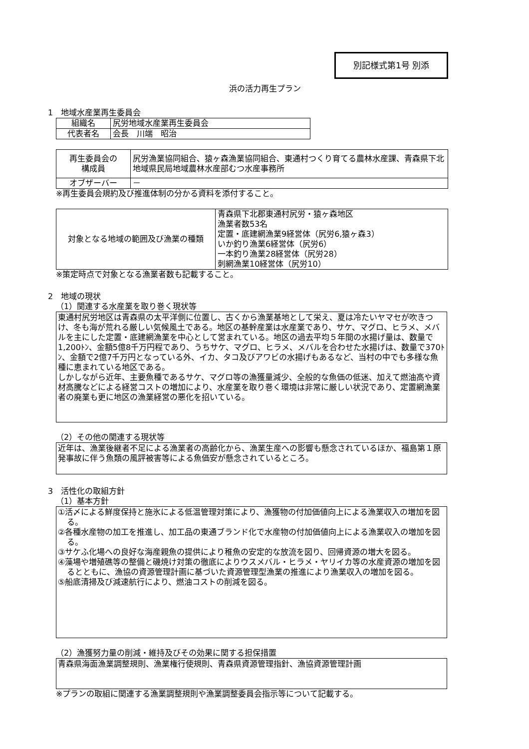別記様式第1号 別添
浜の活力再生プラン
1　地域水産業再生委員会
| 組織名 | 尻労地域水産業再生委員会 |
| 代表者名 | 会長 川端 昭治 |
| 再生委員会の 構成員 | 尻労漁業協同組合、猿ヶ森漁業協同組合、東通村つくり育てる農林水産課、青森県下北地域県民局地域農林水産部むつ水産事務所 |
| オブザーバー | － |
※再生委員会規約及び推進体制の分かる資料を添付すること。
| 対象となる地域の範囲及び漁業の種類 | 青森県下北郡東通村尻労・猿ヶ森地区 漁業者数53名 定置・底建網漁業9経営体（尻労6,猿ヶ森3） いか釣り漁業6経営体（尻労6） 一本釣り漁業28経営体（尻労28） 刺網漁業10経営体（尻労10） |
※策定時点で対象となる漁業者数も記載すること。
2　地域の現状
（1）関連する水産業を取り巻く現状等
東通村尻労地区は青森県の太平洋側に位置し、古くから漁業基地として栄え、夏は冷たいヤマセが吹きつけ、冬も海が荒れる厳しい気候風土である。地区の基幹産業は水産業であり、サケ、マグロ、ヒラメ、メバルを主にした定置・底建網漁業を中心として営まれている。地区の過去平均５年間の水揚げ量は、数量で1,200ﾄﾝ、金額5億8千万円程であり、うちサケ、マグロ、ヒラメ、メバルを合わせた水揚げは、数量で370ﾄﾝ、金額で2億7千万円となっている外、イカ、タコ及びアワビの水揚げもあるなど、当村の中でも多様な魚種に恵まれている地区である。
しかしながら近年、主要魚種であるサケ、マグロ等の漁獲量減少、全般的な魚価の低迷、加えて燃油高や資材高騰などによる経営コストの増加により、水産業を取り巻く環境は非常に厳しい状況であり、定置網漁業者の廃業も更に地区の漁業経営の悪化を招いている。
（2）その他の関連する現状等
近年は、漁業後継者不足による漁業者の高齢化から、漁業生産への影響も懸念されているほか、福島第１原発事故に伴う魚類の風評被害等による魚価安が懸念されているところ。
3　活性化の取組方針
（1）基本方針
①活〆による鮮度保持と施氷による低温管理対策により、漁獲物の付加価値向上による漁業収入の増加を図る。
②各種水産物の加工を推進し、加工品の東通ブランド化で水産物の付加価値向上による漁業収入の増加を図る。
③サケふ化場への良好な海産親魚の提供により稚魚の安定的な放流を図り、回帰資源の増大を図る。
④藻場や増殖礁等の整備と磯焼け対策の徹底によりウスメバル・ヒラメ・ヤリイカ等の水産資源の増加を図るとともに、漁協の資源管理計画に基づいた資源管理型漁業の推進により漁業収入の増加を図る。
⑤船底清掃及び減速航行により、燃油コストの削減を図る。
（2）漁獲努力量の削減・維持及びその効果に関する担保措置
青森県海面漁業調整規則、漁業権行使規則、青森県資源管理指針、漁協資源管理計画
※プランの取組に関連する漁業調整規則や漁業調整委員会指示等について記載する。